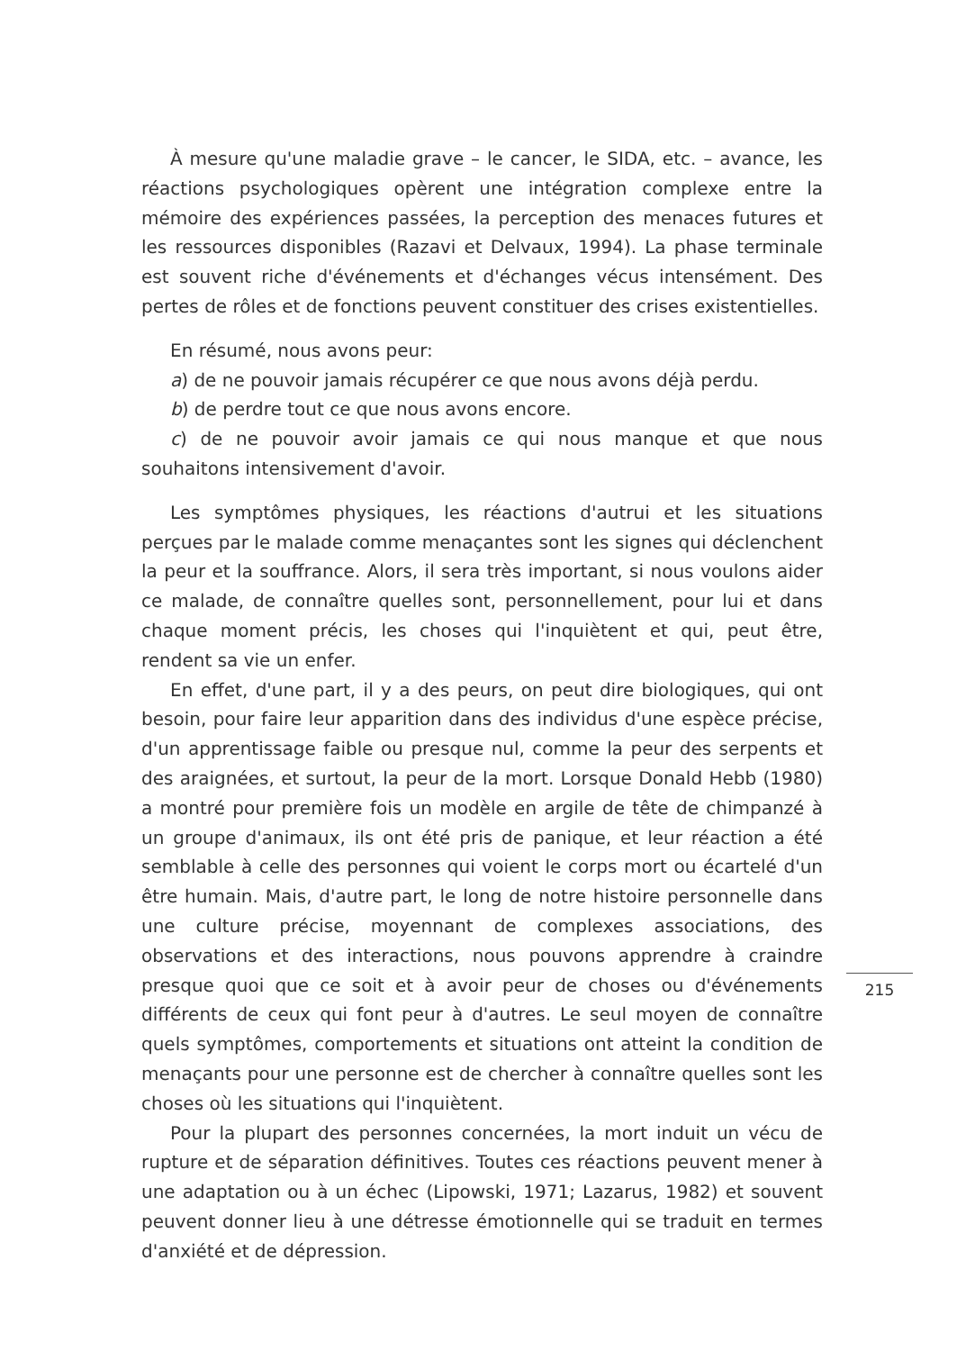À mesure qu'une maladie grave – le cancer, le SIDA, etc. – avance, les réactions psychologiques opèrent une intégration complexe entre la mémoire des expériences passées, la perception des menaces futures et les ressources disponibles (Razavi et Delvaux, 1994). La phase terminale est souvent riche d'événements et d'échanges vécus intensément. Des pertes de rôles et de fonctions peuvent constituer des crises existentielles.
En résumé, nous avons peur:
a) de ne pouvoir jamais récupérer ce que nous avons déjà perdu.
b) de perdre tout ce que nous avons encore.
c) de ne pouvoir avoir jamais ce qui nous manque et que nous souhaitons intensivement d'avoir.
Les symptômes physiques, les réactions d'autrui et les situations perçues par le malade comme menaçantes sont les signes qui déclenchent la peur et la souffrance. Alors, il sera très important, si nous voulons aider ce malade, de connaître quelles sont, personnellement, pour lui et dans chaque moment précis, les choses qui l'inquiètent et qui, peut être, rendent sa vie un enfer.
En effet, d'une part, il y a des peurs, on peut dire biologiques, qui ont besoin, pour faire leur apparition dans des individus d'une espèce précise, d'un apprentissage faible ou presque nul, comme la peur des serpents et des araignées, et surtout, la peur de la mort. Lorsque Donald Hebb (1980) a montré pour première fois un modèle en argile de tête de chimpanzé à un groupe d'animaux, ils ont été pris de panique, et leur réaction a été semblable à celle des personnes qui voient le corps mort ou écartelé d'un être humain. Mais, d'autre part, le long de notre histoire personnelle dans une culture précise, moyennant de complexes associations, des observations et des interactions, nous pouvons apprendre à craindre presque quoi que ce soit et à avoir peur de choses ou d'événements différents de ceux qui font peur à d'autres. Le seul moyen de connaître quels symptômes, comportements et situations ont atteint la condition de menaçants pour une personne est de chercher à connaître quelles sont les choses où les situations qui l'inquiètent.
Pour la plupart des personnes concernées, la mort induit un vécu de rupture et de séparation définitives. Toutes ces réactions peuvent mener à une adaptation ou à un échec (Lipowski, 1971; Lazarus, 1982) et souvent peuvent donner lieu à une détresse émotionnelle qui se traduit en termes d'anxiété et de dépression.
215